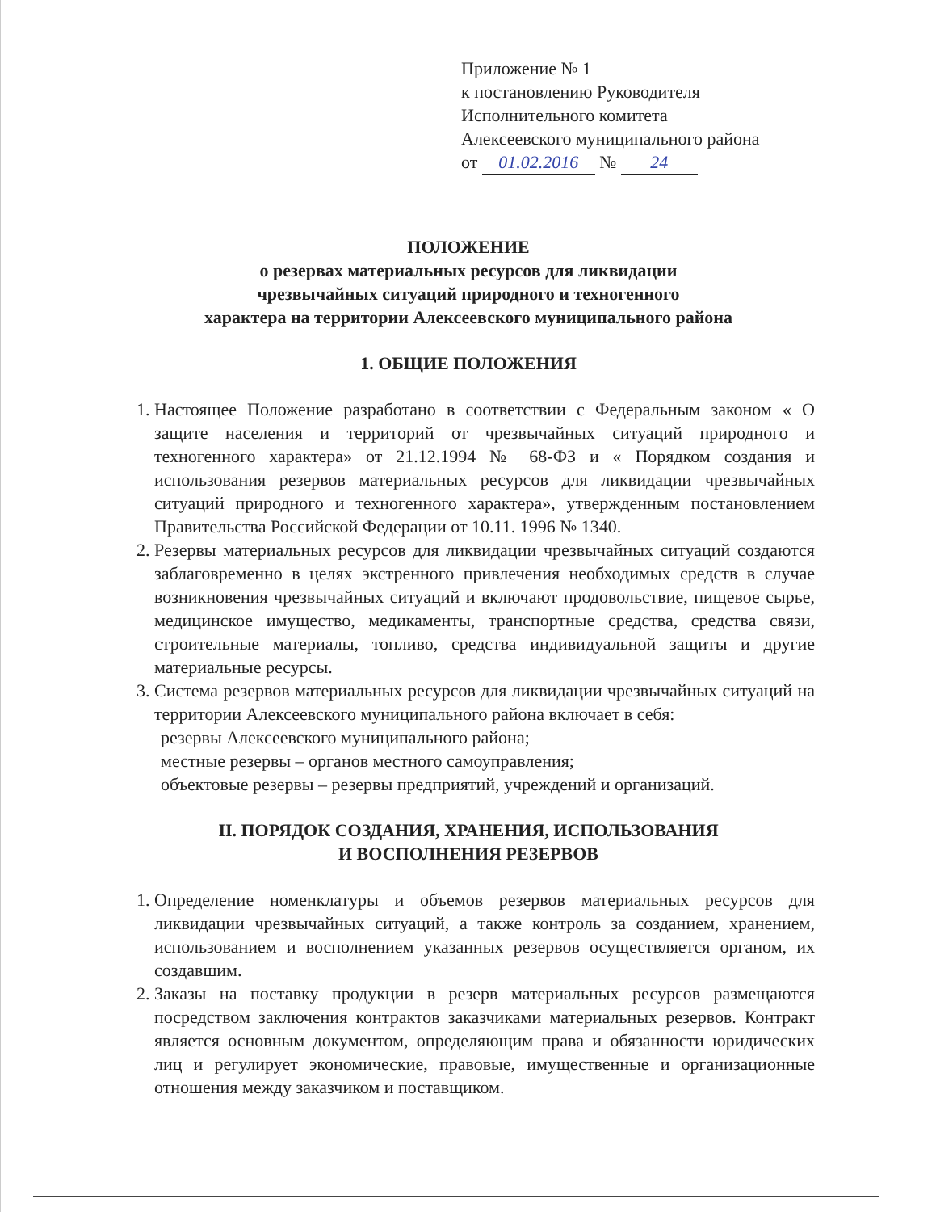Приложение № 1
к постановлению Руководителя
Исполнительного комитета
Алексеевского муниципального района
от 01.02.2016 № 24
ПОЛОЖЕНИЕ
о резервах материальных ресурсов для ликвидации
чрезвычайных ситуаций природного и техногенного
характера на территории Алексеевского муниципального района
1. ОБЩИЕ ПОЛОЖЕНИЯ
1. Настоящее Положение разработано в соответствии с Федеральным законом « О защите населения и территорий от чрезвычайных ситуаций природного и техногенного характера» от 21.12.1994 № 68-ФЗ и « Порядком создания и использования резервов материальных ресурсов для ликвидации чрезвычайных ситуаций природного и техногенного характера», утвержденным постановлением Правительства Российской Федерации от 10.11. 1996 № 1340.
2. Резервы материальных ресурсов для ликвидации чрезвычайных ситуаций создаются заблаговременно в целях экстренного привлечения необходимых средств в случае возникновения чрезвычайных ситуаций и включают продовольствие, пищевое сырье, медицинское имущество, медикаменты, транспортные средства, средства связи, строительные материалы, топливо, средства индивидуальной защиты и другие материальные ресурсы.
3. Система резервов материальных ресурсов для ликвидации чрезвычайных ситуаций на территории Алексеевского муниципального района включает в себя:
резервы Алексеевского муниципального района;
местные резервы – органов местного самоуправления;
объектовые резервы – резервы предприятий, учреждений и организаций.
II. ПОРЯДОК СОЗДАНИЯ, ХРАНЕНИЯ, ИСПОЛЬЗОВАНИЯ
И ВОСПОЛНЕНИЯ РЕЗЕРВОВ
1. Определение номенклатуры и объемов резервов материальных ресурсов для ликвидации чрезвычайных ситуаций, а также контроль за созданием, хранением, использованием и восполнением указанных резервов осуществляется органом, их создавшим.
2. Заказы на поставку продукции в резерв материальных ресурсов размещаются посредством заключения контрактов заказчиками материальных резервов. Контракт является основным документом, определяющим права и обязанности юридических лиц и регулирует экономические, правовые, имущественные и организационные отношения между заказчиком и поставщиком.